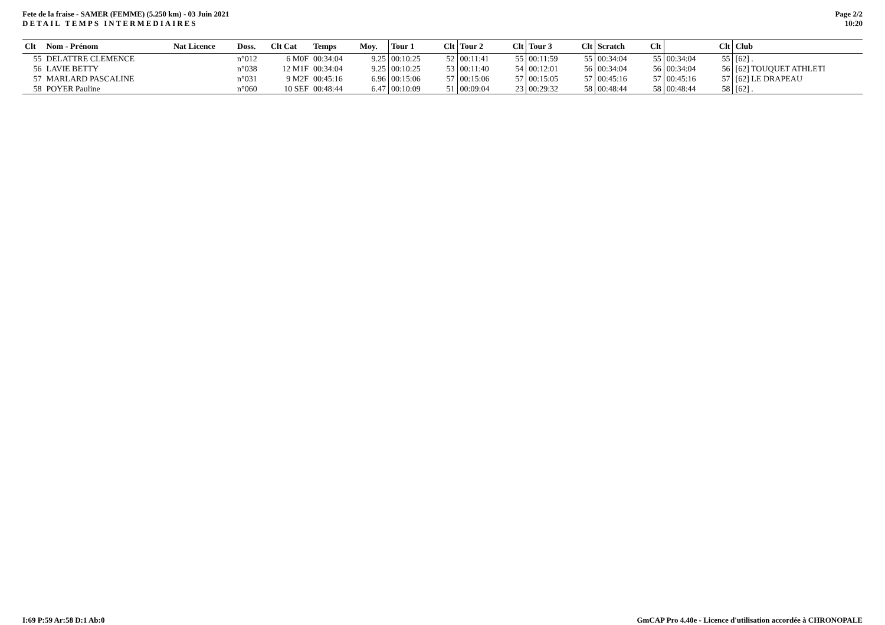Fete de la fraise - SAMER (FEMME) (5.250 km) - 03 Juin 2021
DETAIL TEMPS INTERMEDIAIRES
Page 2/2
10:20
| Clt | Nom - Prénom | Nat Licence | Doss. | Clt Cat | Temps | Moy. | Tour 1 | Clt | Tour 2 | Clt | Tour 3 | Clt | Scratch | Clt | | Clt | Club |
| --- | --- | --- | --- | --- | --- | --- | --- | --- | --- | --- | --- | --- | --- | --- | --- | --- | --- |
| 55 | DELATTRE CLEMENCE | | n°012 | 6 M0F | 00:34:04 | 9.25 | 00:10:25 | 52 | 00:11:41 | 55 | 00:11:59 | 55 | 00:34:04 | 55 | 00:34:04 | 55 | [62] . |
| 56 | LAVIE BETTY | | n°038 | 12 M1F | 00:34:04 | 9.25 | 00:10:25 | 53 | 00:11:40 | 54 | 00:12:01 | 56 | 00:34:04 | 56 | 00:34:04 | 56 | [62] TOUQUET ATHLETI |
| 57 | MARLARD PASCALINE | | n°031 | 9 M2F | 00:45:16 | 6.96 | 00:15:06 | 57 | 00:15:06 | 57 | 00:15:05 | 57 | 00:45:16 | 57 | 00:45:16 | 57 | [62] LE DRAPEAU |
| 58 | POYER Pauline | | n°060 | 10 SEF | 00:48:44 | 6.47 | 00:10:09 | 51 | 00:09:04 | 23 | 00:29:32 | 58 | 00:48:44 | 58 | 00:48:44 | 58 | [62] . |
I:69 P:59 Ar:58 D:1 Ab:0 GmCAP Pro 4.40e - Licence d'utilisation accordée à CHRONOPALE